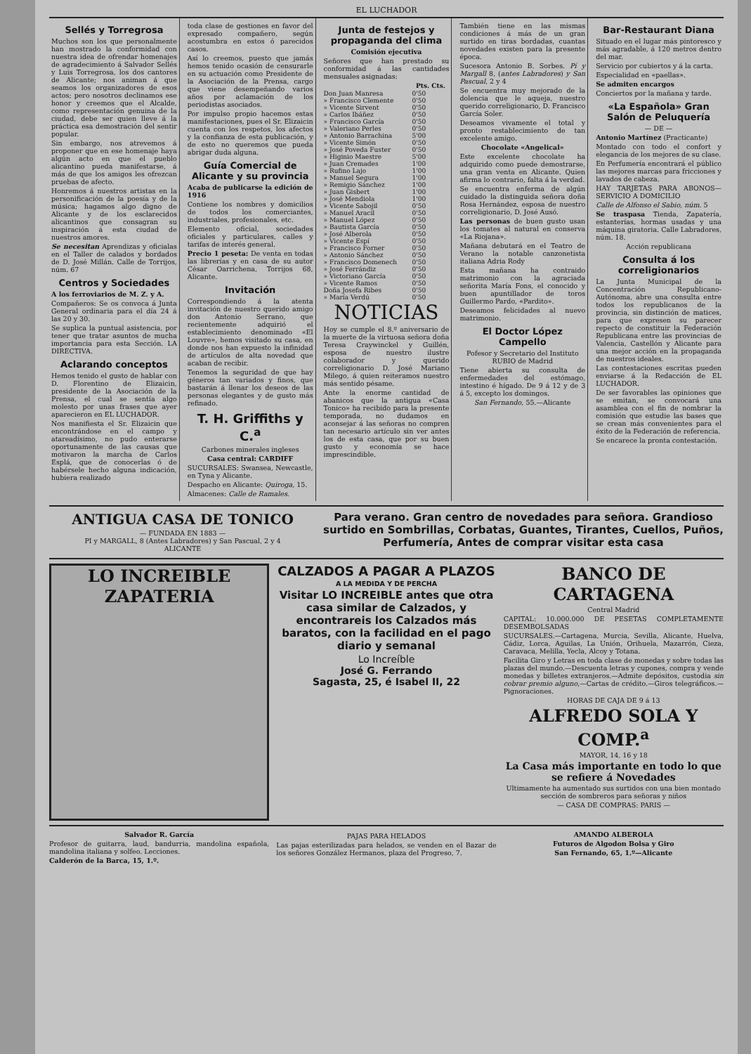EL LUCHADOR
Sellés y Torregrosa
Muchos son los que personalmente han mostrado la conformidad con nuestra idea de ofrendar homenajes de agradecimiento á Salvador Sellés y Luis Torregrosa, los dos cantores de Alicante; nos animan á que seamos los organizadores de esos actos; pero nosotros declinamos ese honor y creemos que el Alcalde, como representación genuina de la ciudad, debe ser quien lleve á la práctica esa demostración del sentir popular.
Sin embargo, nos atrevemos á proponer que en ese homenaje haya algún acto en que el pueblo alicantino pueda manifestarse, á más de que los amigos les ofrezcan pruebas de afecto.
Honremos á nuestros artistas en la personificación de la poesía y de la música; hagamos algo digno de Alicante y de los esclarecidos alicantinos que consagran su inspiración á esta ciudad de nuestros amores.
Se necesitan Aprendizas y oficialas en el Taller de calados y bordados de D. José Millán. Calle de Torrijos, núm. 67
Centros y Sociedades
A los ferroviarios de M. Z. y A.
Compañeros: Se os convoca á Junta General ordinaria para el día 24 á las 20 y 30.
Se suplica la puntual asistencia, por tener que tratar asuntos de mucha importancia para esta Sección. LA DIRECTIVA.
Aclarando conceptos
Hemos tenido el gusto de hablar con D. Florentino de Elizaicin, presidente de la Asociación de la Prensa, el cual se sentía algo molesto por unas frases que ayer aparecieron en EL LUCHADOR.
Nos manifiesta el Sr. Elizaicin que encontrándose en el campo y atareadísimo, no pudo enterarse oportunamente de las causas que motivaron la marcha de Carlos Esplá, que de conocerlas ó de habérsele hecho alguna indicación, hubiera realizado
toda clase de gestiones en favor del expresado compañero, según acostumbra en estos ó parecidos casos.
Así lo creemos, puesto que jamás hemos tenido ocasión de censurarle en su actuación como Presidente de la Asociación de la Prensa, cargo que viene desempeñando varios años por aclamación de los periodistas asociados.
Por impulso propio hacemos estas manifestaciones, pues el Sr. Elizaicin cuenta con los respetos, los afectos y la confianza de esta publicación, y de esto no queremos que pueda abrigar duda alguna.
Guía Comercial de Alicante y su provincia
Acaba de publicarse la edición de 1916
Contiene los nombres y domicilios de todos los comerciantes, industriales, profesionales, etc.
Elemento oficial, sociedades oficiales y particulares, calles y tarifas de interés general.
Precio 1 peseta: De venta en todas las librerías y en casa de su autor César Oarrichena, Torrijos 68, Alicante.
Invitación
Correspondiendo á la atenta invitación de nuestro querido amigo don Antonio Serrano, que recientemente adquirió el establecimiento denominado «El Louvre», hemos visitado su casa, en donde nos han expuesto la infinidad de artículos de alta novedad que acaban de recibir.
Tenemos la seguridad de que hay géneros tan variados y finos, que bastarán á llenar los deseos de las personas elegantes y de gusto más refinado.
T. H. Griffiths y C.<sup>a</sup>
Carbones minerales ingleses
Casa central: CARDIFF
SUCURSALES: Swansea, Newcastle, en Tyna y Alicante.
Despacho en Alicante: Quiroga, 15.
Almacenes: Calle de Ramales.
Junta de festejos y propaganda del clima
Comisión ejecutiva
Señores que han prestado su conformidad á las cantidades mensuales asignadas:
| | Pts. Cts. |
| --- | --- |
| Don Juan Manresa | 0'50 |
| » Francisco Clemente | 0'50 |
| » Vicente Sirvent | 0'50 |
| » Carlos Ibáñez | 0'50 |
| » Francisco García | 0'50 |
| » Valeriano Perles | 0'50 |
| » Antonio Barrachina | 5'00 |
| » Vicente Simón | 0'50 |
| » José Poveda Fuster | 0'50 |
| » Higinio Maestre | 5'00 |
| » Juan Cremades | 1'00 |
| » Rufino Lajo | 1'00 |
| » Manuel Segura | 1'00 |
| » Remigio Sánchez | 1'00 |
| » Juan Gisbert | 1'00 |
| » José Mendiola | 1'00 |
| » Vicente Sabojil | 0'50 |
| » Manuel Aracil | 0'50 |
| » Manuel López | 0'50 |
| » Bautista García | 0'50 |
| » José Alberola | 0'50 |
| » Vicente Espí | 0'50 |
| » Francisco Forner | 0'50 |
| » Antonio Sánchez | 0'50 |
| » Francisco Domenech | 0'50 |
| » José Ferrándiz | 0'50 |
| » Victoriano García | 0'50 |
| » Vicente Ramos | 0'50 |
| Doña Josefa Ribes | 0'50 |
| » María Verdú | 0'50 |
NOTICIAS
Hoy se cumple el 8.º aniversario de la muerte de la virtuosa señora doña Teresa Craywinckel y Guillén, esposa de nuestro ilustre colaborador y querido correligionario D. José Mariano Milego, á quien reiteramos nuestro más sentido pésame.
Ante la enorme cantidad de abanicos que la antigua «Casa Tonico» ha recibido para la presente temporada, no dudamos en aconsejar á las señoras no compren tan necesario artículo sin ver antes los de esta casa, que por su buen gusto y economía se hace imprescindible.
También tiene en las mismas condiciones á más de un gran surtido en tiras bordadas, cuantas novedades existen para la presente época.
Sucesora Antonio B. Sorbes. Pí y Margall 8, (antes Labradores) y San Pascual, 2 y 4
Se encuentra muy mejorado de la dolencia que le aqueja, nuestro querido correligionario, D. Francisco García Soler.
Deseamos vivamente el total y pronto restablecimiento de tan excelente amigo.
Chocolate «Angelical»
Este excelente chocolate ha adquirido como puede demostrarse, una gran venta en Alicante. Quien afirma lo contrario, falta á la verdad.
Se encuentra enferma de algún cuidado la distinguida señora doña Rosa Hernández, esposa de nuestro correligionario, D. José Ausó.
Las personas de buen gusto usan los tomates al natural en conserva «La Riojana».
Mañana debutará en el Teatro de Verano la notable canzonetista italiana Adria Rody
Esta mañana ha contraido matrimonio con la agraciada señorita María Fons, el conocido y buen apuntillador de toros Guillermo Pardo, «Pardito».
Deseamos felicidades al nuevo matrimonio.
El Doctor López Campello
Pofesor y Secretario del Instituto RUBIO de Madrid
Tiene abierta su consulta de enfermedades del estómago, intestino é hígado. De 9 á 12 y de 3 á 5, excepto los domingos.
San Fernando, 55.—Alicante
Bar-Restaurant Diana
Situado en el lugar más pintoresco y más agradable, á 120 metros dentro del mar.
Servicio por cubiertos y á la carta.
Especialidad en «paellas».
Se admiten encargos
Conciertos por la mañana y tarde.
«La Española» Gran Salón de Peluquería
— DE —
Antonio Martínez (Practicante)
Montado con todo el confort y elegancia de los mejores de su clase.
En Perfumería encontrará el público las mejores marcas para fricciones y lavados de cabeza.
HAY TARJETAS PARA ABONOS— SERVICIO A DOMICILIO
Calle de Alfonso el Sabio, núm. 5
Se traspasa Tienda, Zapatería, estanterías, hormas usadas y una máquina giratoria. Calle Labradores, núm. 18.
Acción republicana
Consulta á los correligionarios
La Junta Municipal de la Concentración Republicano-Autónoma, abre una consulta entre todos los republicanos de la provincia, sin distinción de matices, para que expresen su parecer repecto de constituir la Federación Republicana entre las provincias de Valencia, Castellón y Alicante para una mejor acción en la propaganda de nuestros ideales.
Las contestaciones escritas pueden enviarse á la Redacción de EL LUCHADOR.
De ser favorables las opiniones que se emitan, se convocará una asamblea con el fin de nombrar la comisión que estudie las bases que se crean más convenientes para el éxito de la Federación de referencia.
Se encarece la pronta contestación.
ANTIGUA CASA DE TONICO
— FUNDADA EN 1883 —
PI y MARGALL, 8 (Antes Labradores) y San Pascual, 2 y 4
ALICANTE
Para verano. Gran centro de novedades para señora. Grandioso surtido en Sombrillas, Corbatas, Guantes, Tirantes, Cuellos, Puños, Perfumería, Antes de comprar visitar esta casa
LO INCREIBLE
ZAPATERIA
CALZADOS A PAGAR A PLAZOS
A LA MEDIDA Y DE PERCHA
Visitar LO INCREIBLE antes que otra casa similar de Calzados, y encontrareis los Calzados más baratos, con la facilidad en el pago diario y semanal
Lo Increíble
José G. Ferrando
Sagasta, 25, é Isabel II, 22
BANCO DE CARTAGENA
Central Madrid
CAPITAL: 10.000.000 DE PESETAS COMPLETAMENTE DESEMBOLSADAS
SUCURSALES.—Cartagena, Murcia, Sevilla, Alicante, Huelva, Cádiz, Lorca, Aguilas, La Unión, Orihuela, Mazarrón, Cieza, Caravaca, Melilla, Yecla, Alcoy y Totana.
Facilita Giro y Letras en toda clase de monedas y sobre todas las plazas del mundo.—Descuenta letras y cupones, compra y vende monedas y billetes extranjeros.—Admite depósitos, custodia sin cobrar premio alguno,—Cartas de crédito.—Giros telegráficos.—Pignoraciones.
HORAS DE CAJA DE 9 á 13
ALFREDO SOLA Y COMP.<sup>a</sup>
MAYOR, 14, 16 y 18
La Casa más importante en todo lo que se refiere á Novedades
Ultimamente ha aumentado sus surtidos con una bien montado sección de sombreros para señoras y niños
— CASA DE COMPRAS: PARIS —
Salvador R. García
Profesor de guitarra, laud, bandurria, mandolina española, mandolina italiana y solfeo. Lecciones.
Calderón de la Barca, 15, 1.º.
PAJAS PARA HELADOS
Las pajas esterilizadas para helados, se venden en el Bazar de los señores González Hermanos, plaza del Progreso, 7.
AMANDO ALBEROLA
Futuros de Algodon Bolsa y Giro
San Fernando, 65, 1.º—Alicante